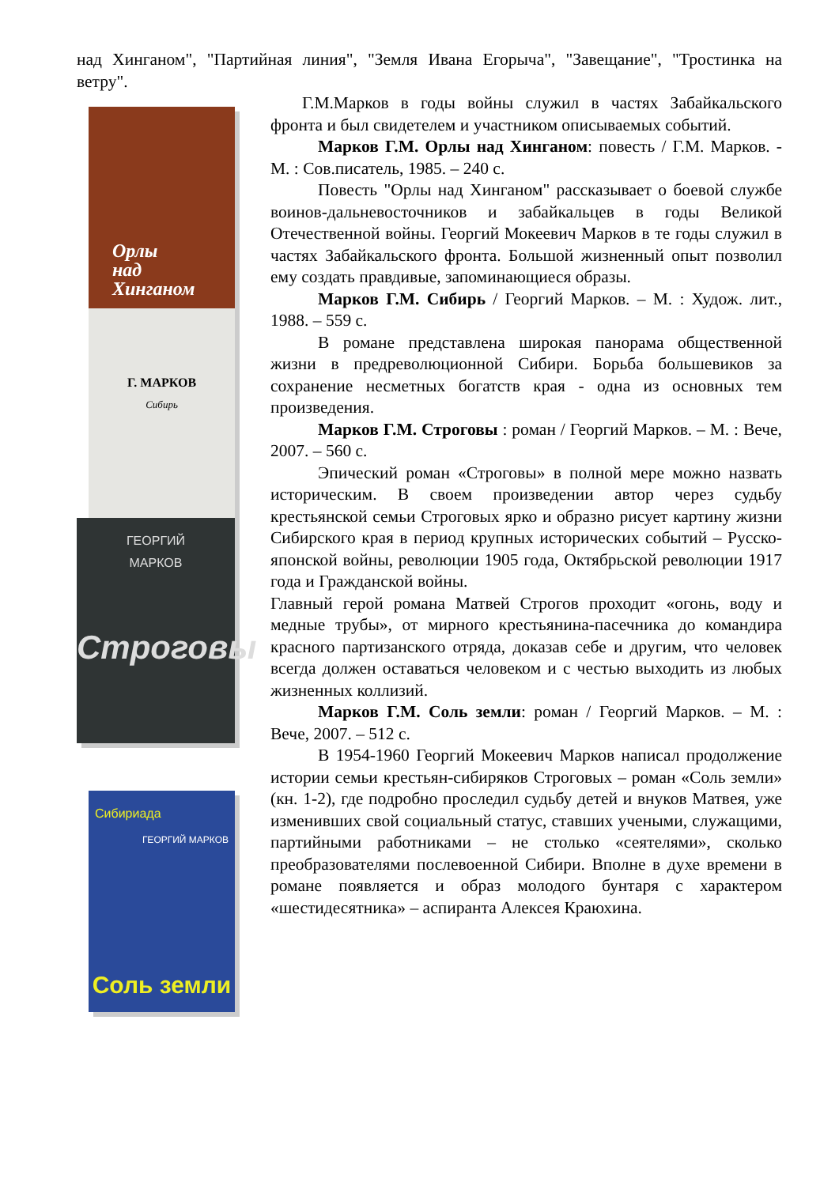над Хинганом", "Партийная линия", "Земля Ивана Егорыча", "Завещание", "Тростинка на ветру".
Орлы
над
Хинганом
Г. МАРКОВ
Сибирь
ГЕОРГИЙ
МАРКОВ
Строговы
Сибириада
ГЕОРГИЙ МАРКОВ
Соль земли
Г.М.Марков в годы войны служил в частях Забайкальского фронта и был свидетелем и участником описываемых событий.
Марков Г.М. Орлы над Хинганом: повесть / Г.М. Марков. - М. : Сов.писатель, 1985. – 240 с.
Повесть "Орлы над Хинганом" рассказывает о боевой службе воинов-дальневосточников и забайкальцев в годы Великой Отечественной войны. Георгий Мокеевич Марков в те годы служил в частях Забайкальского фронта. Большой жизненный опыт позволил ему создать правдивые, запоминающиеся образы.
Марков Г.М. Сибирь / Георгий Марков. – М. : Худож. лит., 1988. – 559 с.
В романе представлена широкая панорама общественной жизни в предреволюционной Сибири. Борьба большевиков за сохранение несметных богатств края - одна из основных тем произведения.
Марков Г.М. Строговы : роман / Георгий Марков. – М. : Вече, 2007. – 560 с.
Эпический роман «Строговы» в полной мере можно назвать историческим. В своем произведении автор через судьбу крестьянской семьи Строговых ярко и образно рисует картину жизни Сибирского края в период крупных исторических событий – Русско-японской войны, революции 1905 года, Октябрьской революции 1917 года и Гражданской войны.
Главный герой романа Матвей Строгов проходит «огонь, воду и медные трубы», от мирного крестьянина-пасечника до командира красного партизанского отряда, доказав себе и другим, что человек всегда должен оставаться человеком и с честью выходить из любых жизненных коллизий.
Марков Г.М. Соль земли: роман / Георгий Марков. – М. : Вече, 2007. – 512 с.
В 1954-1960 Георгий Мокеевич Марков написал продолжение истории семьи крестьян-сибиряков Строговых – роман «Соль земли» (кн. 1-2), где подробно проследил судьбу детей и внуков Матвея, уже изменивших свой социальный статус, ставших учеными, служащими, партийными работниками – не столько «сеятелями», сколько преобразователями послевоенной Сибири. Вполне в духе времени в романе появляется и образ молодого бунтаря с характером «шестидесятника» – аспиранта Алексея Краюхина.